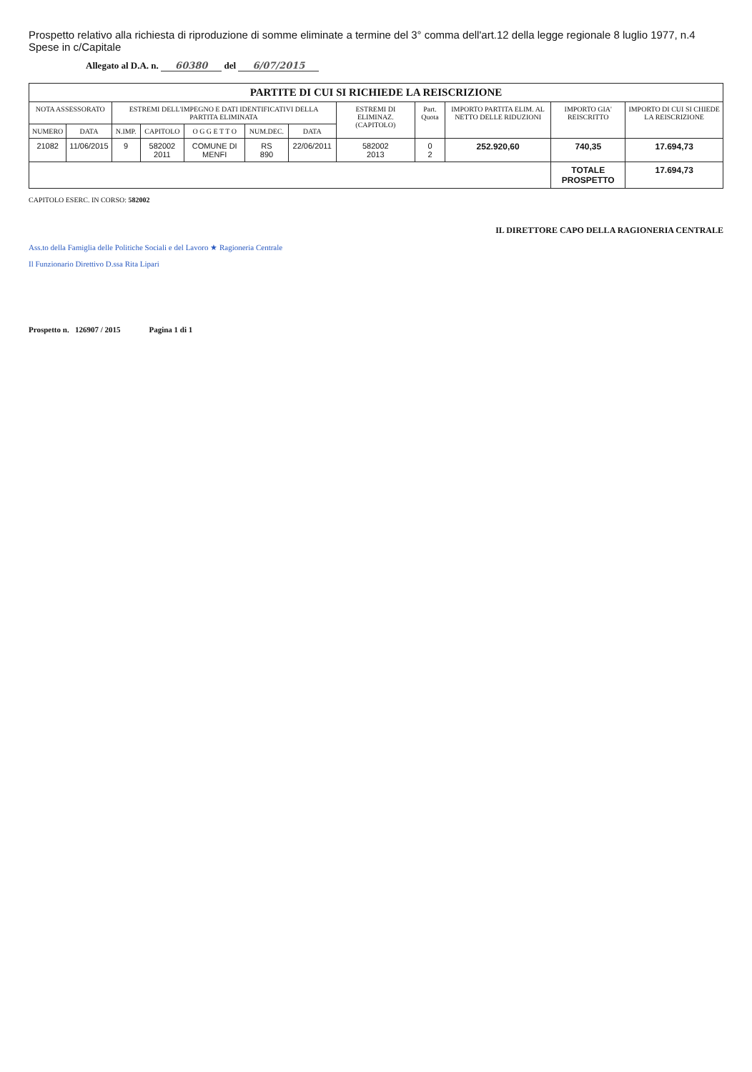Prospetto relativo alla richiesta di riproduzione di somme eliminate a termine del 3° comma dell'art.12 della legge regionale 8 luglio 1977, n.4 Spese in c/Capitale
Allegato al D.A. n. 60380 del 6/07/2015
| PARTITE DI CUI SI RICHIEDE LA REISCRIZIONE | | | | | | | | | | | |
| --- | --- | --- | --- | --- | --- | --- | --- | --- | --- | --- | --- |
| NOTA ASSESSORATO | | ESTREMI DELL'IMPEGNO E DATI IDENTIFICATIVI DELLA PARTITA ELIMINATA | | | | | ESTREMI DI ELIMINAZ. (CAPITOLO) | Part. Quota | IMPORTO PARTITA ELIM. AL NETTO DELLE RIDUZIONI | IMPORTO GIA' REISCRITTO | IMPORTO DI CUI SI CHIEDE LA REISCRIZIONE |
| NUMERO | DATA | N.IMP. | CAPITOLO | O G G E T T O | NUM.DEC. | DATA | | | | | |
| 21082 | 11/06/2015 | 9 | 582002 2011 | COMUNE DI MENFI | RS 890 | 22/06/2011 | 582002 2013 | 0 2 | 252.920,60 | 740,35 | 17.694,73 |
| | | | | | | | | | | TOTALE PROSPETTO | 17.694,73 |
CAPITOLO ESERC. IN CORSO: 582002
IL DIRETTORE CAPO DELLA RAGIONERIA CENTRALE
Ass.to della Famiglia delle Politiche Sociali e del Lavoro ★ Ragioneria Centrale
Il Funzionario Direttivo D.ssa Rita Lipari
Prospetto n. 126907 / 2015 Pagina 1 di 1